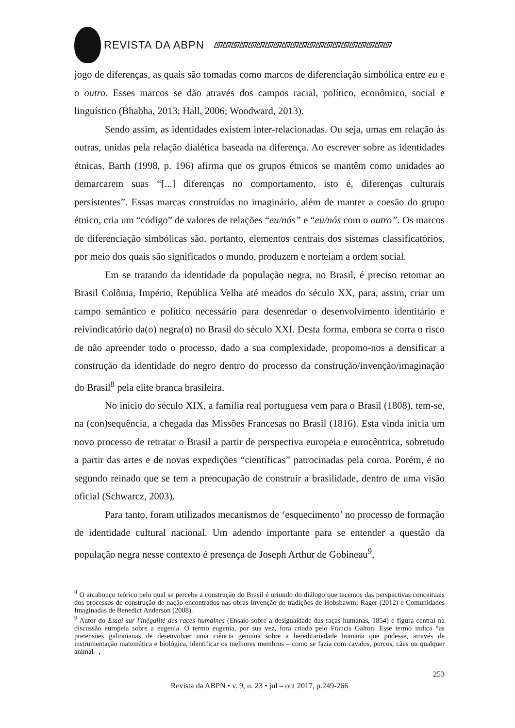REVISTA DA ABPN ∆∇∆∇∆∇∆∇∆∇∆∇∆∇∆∇∆∇∆∇∆∇∆∇∆∇∆∇∆∇∆∇∆∇∆∇∆∇∆∇∆∇
jogo de diferenças, as quais são tomadas como marcos de diferenciação simbólica entre eu e o outro. Esses marcos se dão através dos campos racial, político, econômico, social e linguístico (Bhabha, 2013; Hall, 2006; Woodward, 2013).
Sendo assim, as identidades existem inter-relacionadas. Ou seja, umas em relação às outras, unidas pela relação dialética baseada na diferença. Ao escrever sobre as identidades étnicas, Barth (1998, p. 196) afirma que os grupos étnicos se mantêm como unidades ao demarcarem suas “[...] diferenças no comportamento, isto é, diferenças culturais persistentes”. Essas marcas construídas no imaginário, além de manter a coesão do grupo étnico, cria um “código” de valores de relações “eu/nós” e “eu/nós com o outro”. Os marcos de diferenciação simbólicas são, portanto, elementos centrais dos sistemas classificatórios, por meio dos quais são significados o mundo, produzem e norteiam a ordem social.
Em se tratando da identidade da população negra, no Brasil, é preciso retomar ao Brasil Colônia, Império, República Velha até meados do século XX, para, assim, criar um campo semântico e político necessário para desenredar o desenvolvimento identitário e reivindicatório da(o) negra(o) no Brasil do século XXI. Desta forma, embora se corra o risco de não apreender todo o processo, dado a sua complexidade, propomo-nos a densificar a construção da identidade do negro dentro do processo da construção/invenção/imaginação do Brasil<sup>8</sup> pela elite branca brasileira.
No início do século XIX, a família real portuguesa vem para o Brasil (1808), tem-se, na (con)sequência, a chegada das Missões Francesas no Brasil (1816). Esta vinda inicia um novo processo de retratar o Brasil a partir de perspectiva europeia e eurocêntrica, sobretudo a partir das artes e de novas expedições “científicas” patrocinadas pela coroa. Porém, é no segundo reinado que se tem a preocupação de construir a brasilidade, dentro de uma visão oficial (Schwarcz, 2003).
Para tanto, foram utilizados mecanismos de ‘esquecimento’ no processo de formação de identidade cultural nacional. Um adendo importante para se entender a questão da população negra nesse contexto é presença de Joseph Arthur de Gobineau<sup>9</sup>,
<sup>8</sup> O arcabouço teórico pelo qual se percebe a construção do Brasil é oriundo do diálogo que tecemos das perspectivas conceituais dos processos de construção de nação encontrados nas obras Invenção de tradições de Hobsbawm; Rager (2012) e Comunidades Imaginadas de Benedict Anderson (2008).
<sup>9</sup> Autor do Essai sur l'inégalité des races humaines (Ensaio sobre a desigualdade das raças humanas, 1854) e figura central na discussão europeia sobre a eugenia. O termo eugenia, por sua vez, fora criado pelo Francis Galton. Esse termo indica “as pretensões galtonianas de desenvolver uma ciência genuína sobre a hereditariedade humana que pudesse, através de instrumentação matemática e biológica, identificar os melhores membros – como se fazia com cavalos, porcos, cães ou qualquer animal –,
253
Revista da ABPN • v. 9, n. 23 • jul – out 2017, p.249-266